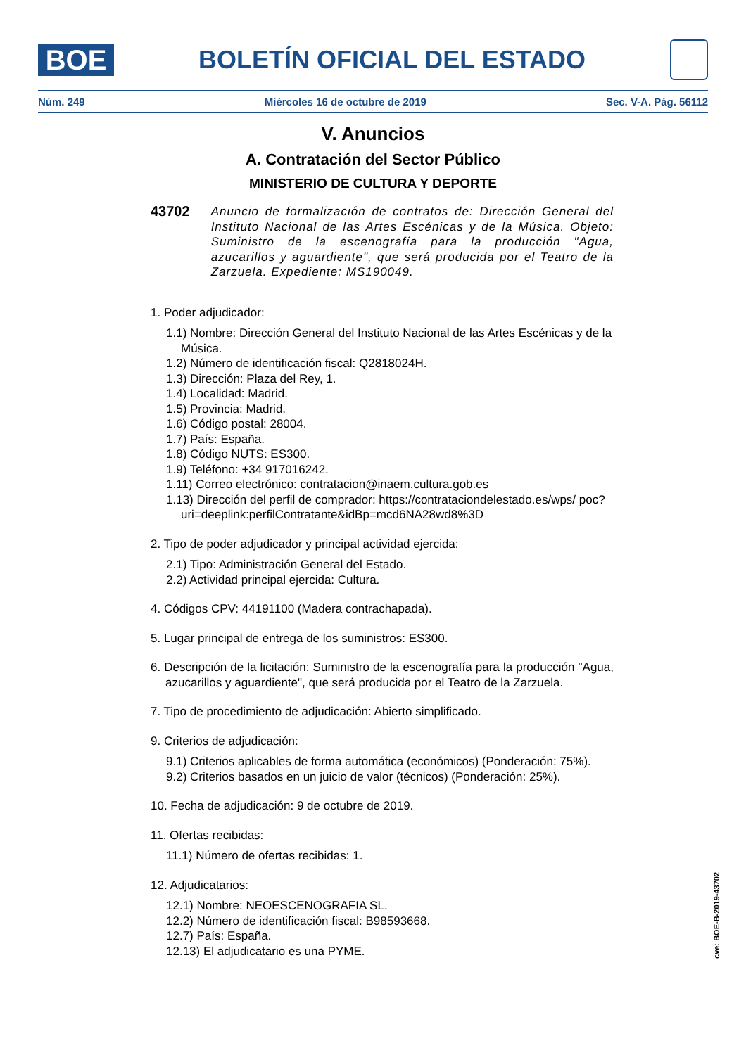BOE
BOLETÍN OFICIAL DEL ESTADO
Núm. 249 Miércoles 16 de octubre de 2019 Sec. V-A. Pág. 56112
V. Anuncios
A. Contratación del Sector Público
MINISTERIO DE CULTURA Y DEPORTE
43702 Anuncio de formalización de contratos de: Dirección General del Instituto Nacional de las Artes Escénicas y de la Música. Objeto: Suministro de la escenografía para la producción "Agua, azucarillos y aguardiente", que será producida por el Teatro de la Zarzuela. Expediente: MS190049.
1. Poder adjudicador:
1.1) Nombre: Dirección General del Instituto Nacional de las Artes Escénicas y de la Música.
1.2) Número de identificación fiscal: Q2818024H.
1.3) Dirección: Plaza del Rey, 1.
1.4) Localidad: Madrid.
1.5) Provincia: Madrid.
1.6) Código postal: 28004.
1.7) País: España.
1.8) Código NUTS: ES300.
1.9) Teléfono: +34 917016242.
1.11) Correo electrónico: contratacion@inaem.cultura.gob.es
1.13) Dirección del perfil de comprador: https://contrataciondelestado.es/wps/ poc?uri=deeplink:perfilContratante&idBp=mcd6NA28wd8%3D
2. Tipo de poder adjudicador y principal actividad ejercida:
2.1) Tipo: Administración General del Estado.
2.2) Actividad principal ejercida: Cultura.
4. Códigos CPV: 44191100 (Madera contrachapada).
5. Lugar principal de entrega de los suministros: ES300.
6. Descripción de la licitación: Suministro de la escenografía para la producción "Agua, azucarillos y aguardiente", que será producida por el Teatro de la Zarzuela.
7. Tipo de procedimiento de adjudicación: Abierto simplificado.
9. Criterios de adjudicación:
9.1) Criterios aplicables de forma automática (económicos) (Ponderación: 75%).
9.2) Criterios basados en un juicio de valor (técnicos) (Ponderación: 25%).
10. Fecha de adjudicación: 9 de octubre de 2019.
11. Ofertas recibidas:
11.1) Número de ofertas recibidas: 1.
12. Adjudicatarios:
12.1) Nombre: NEOESCENOGRAFIA SL.
12.2) Número de identificación fiscal: B98593668.
12.7) País: España.
12.13) El adjudicatario es una PYME.
cve: BOE-B-2019-43702